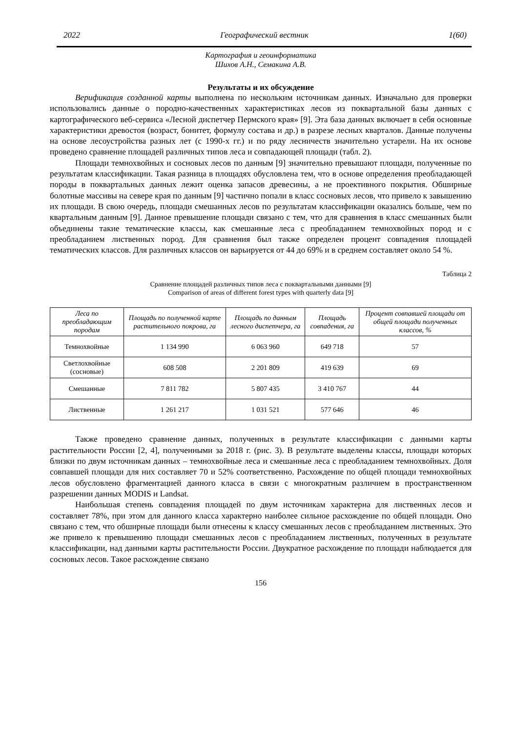2022 Географический вестник 1(60)
Картография и геоинформатика
Шихов А.Н., Семакина А.В.
Результаты и их обсуждение
Верификация созданной карты выполнена по нескольким источникам данных. Изначально для проверки использовались данные о породно-качественных характеристиках лесов из поквартальной базы данных с картографического веб-сервиса «Лесной диспетчер Пермского края» [9]. Эта база данных включает в себя основные характеристики древостоя (возраст, бонитет, формулу состава и др.) в разрезе лесных кварталов. Данные получены на основе лесоустройства разных лет (с 1990-х гг.) и по ряду лесничеств значительно устарели. На их основе проведено сравнение площадей различных типов леса и совпадающей площади (табл. 2).
Площади темнохвойных и сосновых лесов по данным [9] значительно превышают площади, полученные по результатам классификации. Такая разница в площадях обусловлена тем, что в основе определения преобладающей породы в поквартальных данных лежит оценка запасов древесины, а не проективного покрытия. Обширные болотные массивы на севере края по данным [9] частично попали в класс сосновых лесов, что привело к завышению их площади. В свою очередь, площади смешанных лесов по результатам классификации оказались больше, чем по квартальным данным [9]. Данное превышение площади связано с тем, что для сравнения в класс смешанных были объединены такие тематические классы, как смешанные леса с преобладанием темнохвойных пород и с преобладанием лиственных пород. Для сравнения был также определен процент совпадения площадей тематических классов. Для различных классов он варьируется от 44 до 69% и в среднем составляет около 54 %.
Таблица 2
Сравнение площадей различных типов леса с поквартальными данными [9]
Comparison of areas of different forest types with quarterly data [9]
| Леса по преобладающим породам | Площадь по полученной карте растительного покрова, га | Площадь по данным лесного диспетчера, га | Площадь совпадения, га | Процент совпавшей площади от общей площади полученных классов, % |
| --- | --- | --- | --- | --- |
| Темнохвойные | 1 134 990 | 6 063 960 | 649 718 | 57 |
| Светлохвойные (сосновые) | 608 508 | 2 201 809 | 419 639 | 69 |
| Смешанные | 7 811 782 | 5 807 435 | 3 410 767 | 44 |
| Лиственные | 1 261 217 | 1 031 521 | 577 646 | 46 |
Также проведено сравнение данных, полученных в результате классификации с данными карты растительности России [2, 4], полученными за 2018 г. (рис. 3). В результате выделены классы, площади которых близки по двум источникам данных – темнохвойные леса и смешанные леса с преобладанием темнохвойных. Доля совпавшей площади для них составляет 70 и 52% соответственно. Расхождение по общей площади темнохвойных лесов обусловлено фрагментацией данного класса в связи с многократным различием в пространственном разрешении данных MODIS и Landsat.
Наибольшая степень совпадения площадей по двум источникам характерна для лиственных лесов и составляет 78%, при этом для данного класса характерно наиболее сильное расхождение по общей площади. Оно связано с тем, что обширные площади были отнесены к классу смешанных лесов с преобладанием лиственных. Это же привело к превышению площади смешанных лесов с преобладанием лиственных, полученных в результате классификации, над данными карты растительности России. Двукратное расхождение по площади наблюдается для сосновых лесов. Такое расхождение связано
156